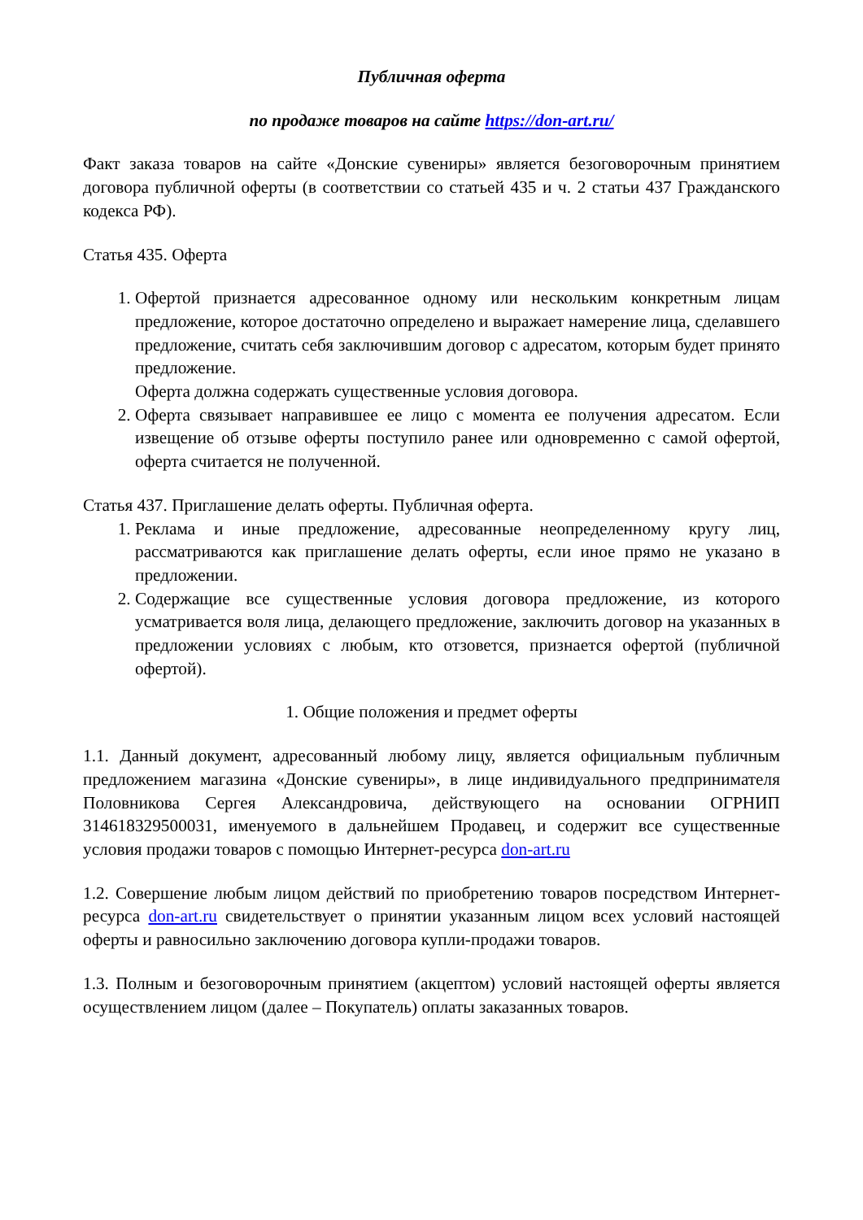Публичная оферта
по продаже товаров на сайте https://don-art.ru/
Факт заказа товаров на сайте «Донские сувениры» является безоговорочным принятием договора публичной оферты (в соответствии со статьей 435 и ч. 2 статьи 437 Гражданского кодекса РФ).
Статья 435. Оферта
1. Офертой признается адресованное одному или нескольким конкретным лицам предложение, которое достаточно определено и выражает намерение лица, сделавшего предложение, считать себя заключившим договор с адресатом, которым будет принято предложение.
Оферта должна содержать существенные условия договора.
2. Оферта связывает направившее ее лицо с момента ее получения адресатом. Если извещение об отзыве оферты поступило ранее или одновременно с самой офертой, оферта считается не полученной.
Статья 437. Приглашение делать оферты. Публичная оферта.
1. Реклама и иные предложение, адресованные неопределенному кругу лиц, рассматриваются как приглашение делать оферты, если иное прямо не указано в предложении.
2. Содержащие все существенные условия договора предложение, из которого усматривается воля лица, делающего предложение, заключить договор на указанных в предложении условиях с любым, кто отзовется, признается офертой (публичной офертой).
1. Общие положения и предмет оферты
1.1. Данный документ, адресованный любому лицу, является официальным публичным предложением магазина «Донские сувениры», в лице индивидуального предпринимателя Половникова Сергея Александровича, действующего на основании ОГРНИП 314618329500031, именуемого в дальнейшем Продавец, и содержит все существенные условия продажи товаров с помощью Интернет-ресурса don-art.ru
1.2. Совершение любым лицом действий по приобретению товаров посредством Интернет-ресурса don-art.ru свидетельствует о принятии указанным лицом всех условий настоящей оферты и равносильно заключению договора купли-продажи товаров.
1.3. Полным и безоговорочным принятием (акцептом) условий настоящей оферты является осуществлением лицом (далее – Покупатель) оплаты заказанных товаров.